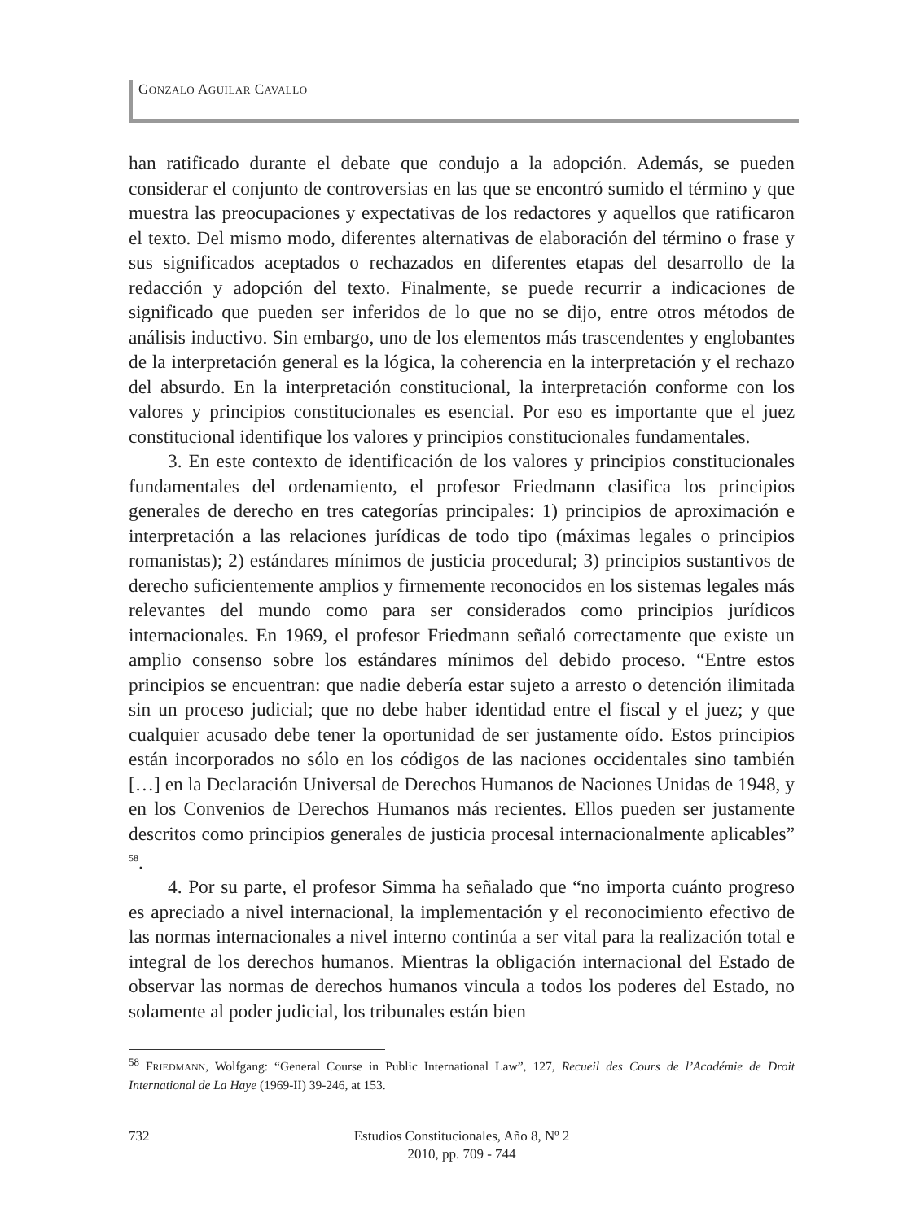GONZALO AGUILAR CAVALLO
han ratificado durante el debate que condujo a la adopción. Además, se pueden considerar el conjunto de controversias en las que se encontró sumido el término y que muestra las preocupaciones y expectativas de los redactores y aquellos que ratificaron el texto. Del mismo modo, diferentes alternativas de elaboración del término o frase y sus significados aceptados o rechazados en diferentes etapas del desarrollo de la redacción y adopción del texto. Finalmente, se puede recurrir a indicaciones de significado que pueden ser inferidos de lo que no se dijo, entre otros métodos de análisis inductivo. Sin embargo, uno de los elementos más trascendentes y englobantes de la interpretación general es la lógica, la coherencia en la interpretación y el rechazo del absurdo. En la interpretación constitucional, la interpretación conforme con los valores y principios constitucionales es esencial. Por eso es importante que el juez constitucional identifique los valores y principios constitucionales fundamentales.
3. En este contexto de identificación de los valores y principios constitucionales fundamentales del ordenamiento, el profesor Friedmann clasifica los principios generales de derecho en tres categorías principales: 1) principios de aproximación e interpretación a las relaciones jurídicas de todo tipo (máximas legales o principios romanistas); 2) estándares mínimos de justicia procedural; 3) principios sustantivos de derecho suficientemente amplios y firmemente reconocidos en los sistemas legales más relevantes del mundo como para ser considerados como principios jurídicos internacionales. En 1969, el profesor Friedmann señaló correctamente que existe un amplio consenso sobre los estándares mínimos del debido proceso. “Entre estos principios se encuentran: que nadie debería estar sujeto a arresto o detención ilimitada sin un proceso judicial; que no debe haber identidad entre el fiscal y el juez; y que cualquier acusado debe tener la oportunidad de ser justamente oído. Estos principios están incorporados no sólo en los códigos de las naciones occidentales sino también […] en la Declaración Universal de Derechos Humanos de Naciones Unidas de 1948, y en los Convenios de Derechos Humanos más recientes. Ellos pueden ser justamente descritos como principios generales de justicia procesal internacionalmente aplicables” <sup>58</sup>.
4. Por su parte, el profesor Simma ha señalado que “no importa cuánto progreso es apreciado a nivel internacional, la implementación y el reconocimiento efectivo de las normas internacionales a nivel interno continúa a ser vital para la realización total e integral de los derechos humanos. Mientras la obligación internacional del Estado de observar las normas de derechos humanos vincula a todos los poderes del Estado, no solamente al poder judicial, los tribunales están bien
<sup>58</sup> FRIEDMANN, Wolfgang: “General Course in Public International Law”, 127, Recueil des Cours de l’Académie de Droit International de La Haye (1969-II) 39-246, at 153.
732
Estudios Constitucionales, Año 8, Nº 2
2010, pp. 709 - 744